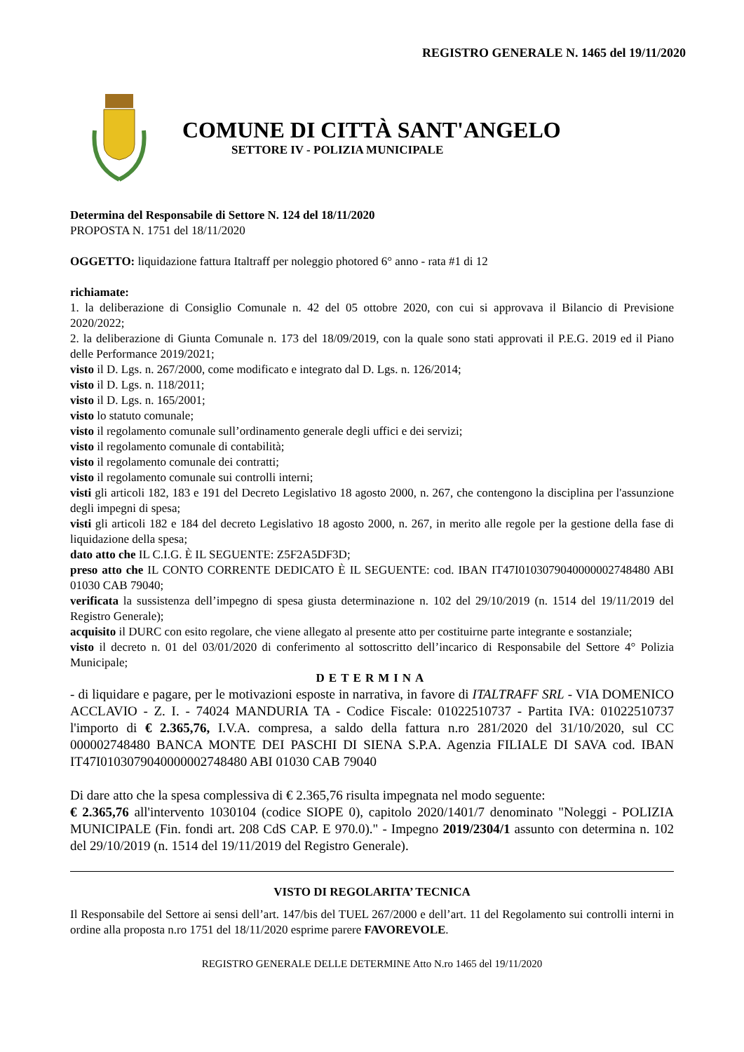REGISTRO GENERALE N. 1465 del 19/11/2020
COMUNE DI CITTÀ SANT'ANGELO
SETTORE IV - POLIZIA MUNICIPALE
Determina del Responsabile di Settore N. 124 del 18/11/2020
PROPOSTA N. 1751 del 18/11/2020
OGGETTO: liquidazione fattura Italtraff per noleggio photored 6° anno - rata #1 di 12
richiamate:
1. la deliberazione di Consiglio Comunale n. 42 del 05 ottobre 2020, con cui si approvava il Bilancio di Previsione 2020/2022;
2. la deliberazione di Giunta Comunale n. 173 del 18/09/2019, con la quale sono stati approvati il P.E.G. 2019 ed il Piano delle Performance 2019/2021;
visto il D. Lgs. n. 267/2000, come modificato e integrato dal D. Lgs. n. 126/2014;
visto il D. Lgs. n. 118/2011;
visto il D. Lgs. n. 165/2001;
visto lo statuto comunale;
visto il regolamento comunale sull’ordinamento generale degli uffici e dei servizi;
visto il regolamento comunale di contabilità;
visto il regolamento comunale dei contratti;
visto il regolamento comunale sui controlli interni;
visti gli articoli 182, 183 e 191 del Decreto Legislativo 18 agosto 2000, n. 267, che contengono la disciplina per l'assunzione degli impegni di spesa;
visti gli articoli 182 e 184 del decreto Legislativo 18 agosto 2000, n. 267, in merito alle regole per la gestione della fase di liquidazione della spesa;
dato atto che IL C.I.G. È IL SEGUENTE: Z5F2A5DF3D;
preso atto che IL CONTO CORRENTE DEDICATO È IL SEGUENTE: cod. IBAN IT47I0103079040000002748480 ABI 01030 CAB 79040;
verificata la sussistenza dell’impegno di spesa giusta determinazione n. 102 del 29/10/2019 (n. 1514 del 19/11/2019 del Registro Generale);
acquisito il DURC con esito regolare, che viene allegato al presente atto per costituirne parte integrante e sostanziale;
visto il decreto n. 01 del 03/01/2020 di conferimento al sottoscritto dell’incarico di Responsabile del Settore 4° Polizia Municipale;
DETERMINA
- di liquidare e pagare, per le motivazioni esposte in narrativa, in favore di ITALTRAFF SRL - VIA DOMENICO ACCLAVIO - Z. I. - 74024 MANDURIA TA - Codice Fiscale: 01022510737 - Partita IVA: 01022510737 l'importo di € 2.365,76, I.V.A. compresa, a saldo della fattura n.ro 281/2020 del 31/10/2020, sul CC 000002748480 BANCA MONTE DEI PASCHI DI SIENA S.P.A. Agenzia FILIALE DI SAVA cod. IBAN IT47I0103079040000002748480 ABI 01030 CAB 79040
Di dare atto che la spesa complessiva di € 2.365,76 risulta impegnata nel modo seguente:
€ 2.365,76 all'intervento 1030104 (codice SIOPE 0), capitolo 2020/1401/7 denominato "Noleggi - POLIZIA MUNICIPALE (Fin. fondi art. 208 CdS CAP. E 970.0)." - Impegno 2019/2304/1 assunto con determina n. 102 del 29/10/2019 (n. 1514 del 19/11/2019 del Registro Generale).
VISTO DI REGOLARITA’ TECNICA
Il Responsabile del Settore ai sensi dell’art. 147/bis del TUEL 267/2000 e dell’art. 11 del Regolamento sui controlli interni in ordine alla proposta n.ro 1751 del 18/11/2020 esprime parere FAVOREVOLE.
REGISTRO GENERALE DELLE DETERMINE Atto N.ro 1465 del 19/11/2020